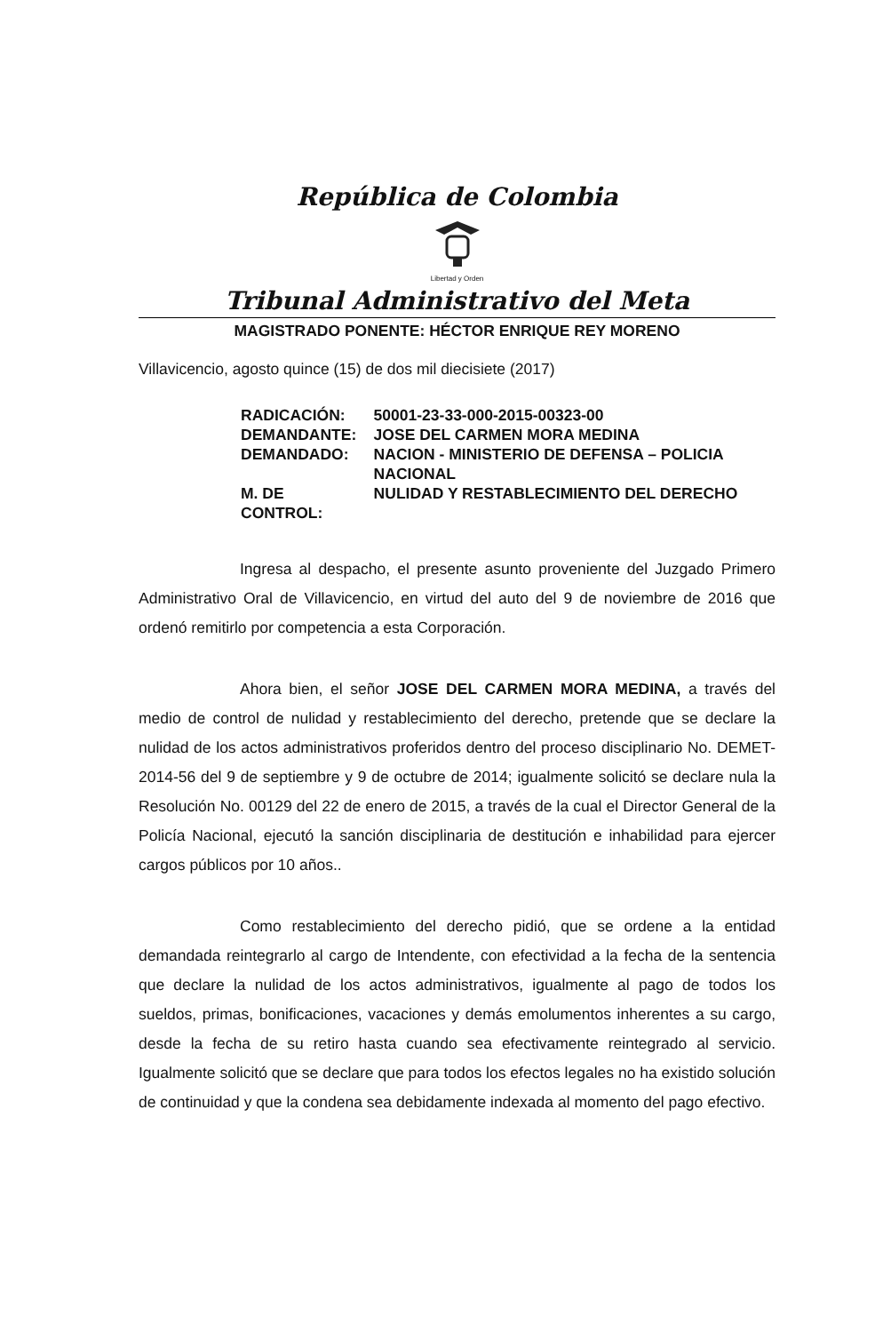República de Colombia
Libertad y Orden
Tribunal Administrativo del Meta
MAGISTRADO PONENTE: HÉCTOR ENRIQUE REY MORENO
Villavicencio, agosto quince (15) de dos mil diecisiete (2017)
| RADICACIÓN: | 50001-23-33-000-2015-00323-00 |
| DEMANDANTE: | JOSE DEL CARMEN MORA MEDINA |
| DEMANDADO: | NACION - MINISTERIO DE DEFENSA – POLICIA NACIONAL |
| M. DE CONTROL: | NULIDAD Y RESTABLECIMIENTO DEL DERECHO |
Ingresa al despacho, el presente asunto proveniente del Juzgado Primero Administrativo Oral de Villavicencio, en virtud del auto del 9 de noviembre de 2016 que ordenó remitirlo por competencia a esta Corporación.
Ahora bien, el señor JOSE DEL CARMEN MORA MEDINA, a través del medio de control de nulidad y restablecimiento del derecho, pretende que se declare la nulidad de los actos administrativos proferidos dentro del proceso disciplinario No. DEMET-2014-56 del 9 de septiembre y 9 de octubre de 2014; igualmente solicitó se declare nula la Resolución No. 00129 del 22 de enero de 2015, a través de la cual el Director General de la Policía Nacional, ejecutó la sanción disciplinaria de destitución e inhabilidad para ejercer cargos públicos por 10 años..
Como restablecimiento del derecho pidió, que se ordene a la entidad demandada reintegrarlo al cargo de Intendente, con efectividad a la fecha de la sentencia que declare la nulidad de los actos administrativos, igualmente al pago de todos los sueldos, primas, bonificaciones, vacaciones y demás emolumentos inherentes a su cargo, desde la fecha de su retiro hasta cuando sea efectivamente reintegrado al servicio. Igualmente solicitó que se declare que para todos los efectos legales no ha existido solución de continuidad y que la condena sea debidamente indexada al momento del pago efectivo.